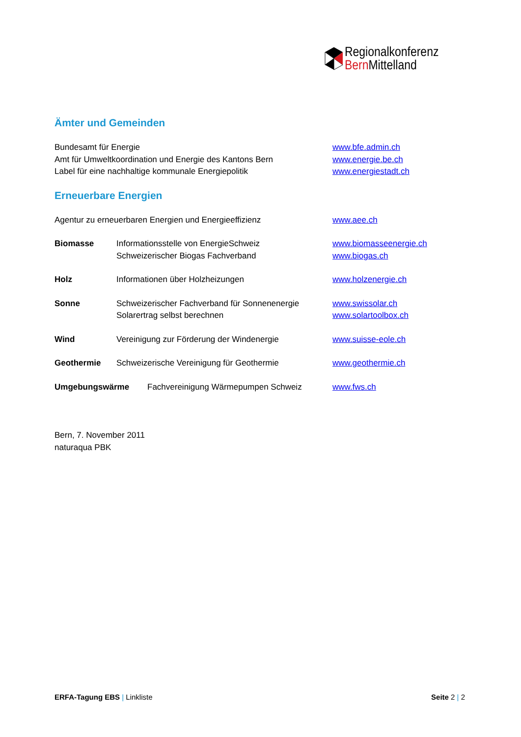Regionalkonferenz
Bern Mittelland
Ämter und Gemeinden
Bundesamt für Energie www.bfe.admin.ch
Amt für Umweltkoordination und Energie des Kantons Bern www.energie.be.ch
Label für eine nachhaltige kommunale Energiepolitik www.energiestadt.ch
Erneuerbare Energien
Agentur zu erneuerbaren Energien und Energieeffizienz www.aee.ch
Biomasse Informationsstelle von EnergieSchweiz www.biomasseenergie.ch
Schweizerischer Biogas Fachverband www.biogas.ch
Holz Informationen über Holzheizungen www.holzenergie.ch
Sonne Schweizerischer Fachverband für Sonnenenergie
www.swissolar.ch
Solarertrag selbst berechnen www.solartoolbox.ch
Wind Vereinigung zur Förderung der Windenergie www.suisse-eole.ch
Geothermie Schweizerische Vereinigung für Geothermie www.geothermie.ch
Umgebungswärme Fachvereinigung Wärmepumpen Schweiz www.fws.ch
Bern, 7. November 2011
naturaqua PBK
ERFA-Tagung EBS | Linkliste Seite 2 | 2